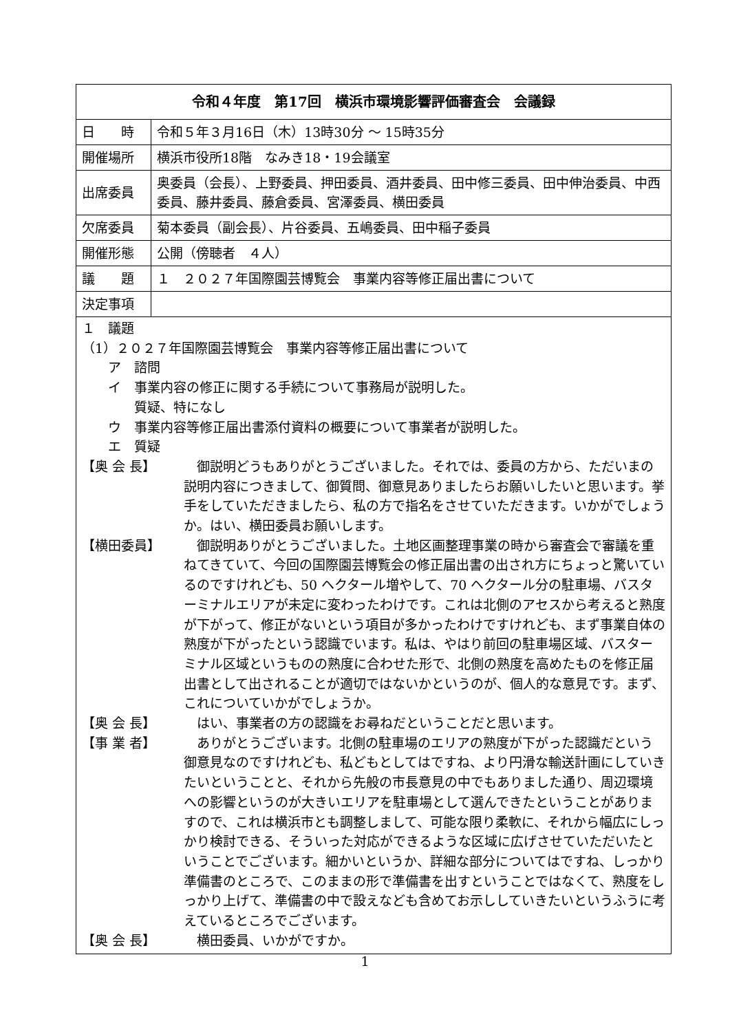| 令和４年度 第17回 横浜市環境影響評価審査会 会議録 | |
| 日 時 | 令和５年３月16日（木）13時30分 ～ 15時35分 |
| 開催場所 | 横浜市役所18階 なみき18・19会議室 |
| 出席委員 | 奥委員（会長）、上野委員、押田委員、酒井委員、田中修三委員、田中伸治委員、中西委員、藤井委員、藤倉委員、宮澤委員、横田委員 |
| 欠席委員 | 菊本委員（副会長）、片谷委員、五嶋委員、田中稲子委員 |
| 開催形態 | 公開（傍聴者 ４人） |
| 議 題 | １ ２０２７年国際園芸博覧会 事業内容等修正届出書について |
| 決定事項 | |
１　議題
（1）２０２７年国際園芸博覧会　事業内容等修正届出書について
　　ア　諮問
　　イ　事業内容の修正に関する手続について事務局が説明した。
　　　　質疑、特になし
　　ウ　事業内容等修正届出書添付資料の概要について事業者が説明した。
　　エ　質疑
【奥 会 長】 御説明どうもありがとうございました。それでは、委員の方から、ただいまの説明内容につきまして、御質問、御意見ありましたらお願いしたいと思います。挙手をしていただきましたら、私の方で指名をさせていただきます。いかがでしょうか。はい、横田委員お願いします。
【横田委員】 御説明ありがとうございました。土地区画整理事業の時から審査会で審議を重ねてきていて、今回の国際園芸博覧会の修正届出書の出され方にちょっと驚いているのですけれども、50 ヘクタール増やして、70 ヘクタール分の駐車場、バスターミナルエリアが未定に変わったわけです。これは北側のアセスから考えると熟度が下がって、修正がないという項目が多かったわけですけれども、まず事業自体の熟度が下がったという認識でいます。私は、やはり前回の駐車場区域、バスターミナル区域というものの熟度に合わせた形で、北側の熟度を高めたものを修正届出書として出されることが適切ではないかというのが、個人的な意見です。まず、これについていかがでしょうか。
【奥 会 長】 はい、事業者の方の認識をお尋ねだということだと思います。
【事 業 者】 ありがとうございます。北側の駐車場のエリアの熟度が下がった認識だという御意見なのですけれども、私どもとしてはですね、より円滑な輸送計画にしていきたいということと、それから先般の市長意見の中でもありました通り、周辺環境への影響というのが大きいエリアを駐車場として選んできたということがありますので、これは横浜市とも調整しまして、可能な限り柔軟に、それから幅広にしっかり検討できる、そういった対応ができるような区域に広げさせていただいたということでございます。細かいというか、詳細な部分についてはですね、しっかり準備書のところで、このままの形で準備書を出すということではなくて、熟度をしっかり上げて、準備書の中で設えなども含めてお示ししていきたいというふうに考えているところでございます。
【奥 会 長】 横田委員、いかがですか。
1